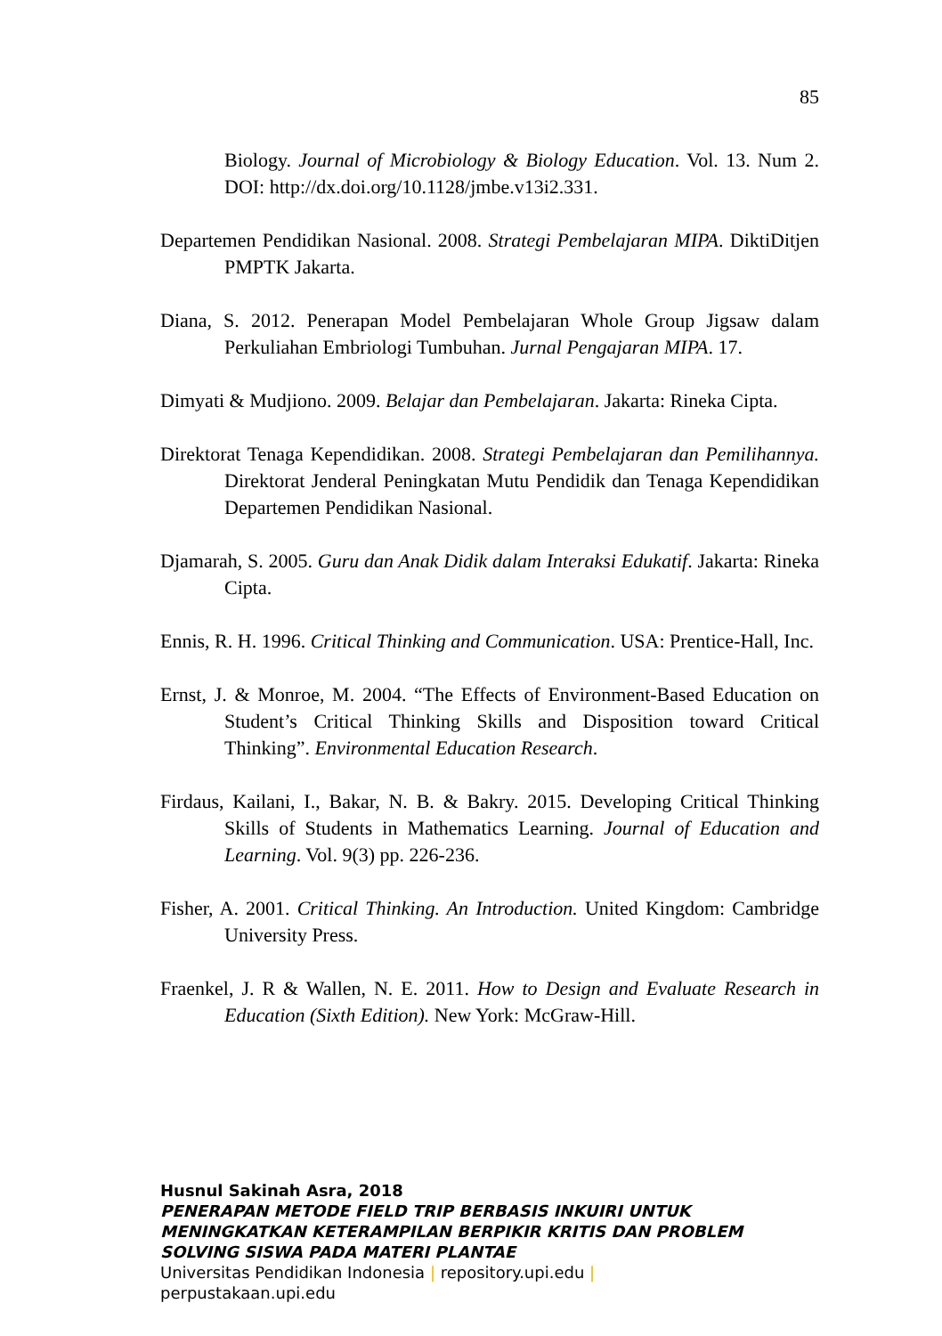85
Biology. Journal of Microbiology & Biology Education. Vol. 13. Num 2. DOI: http://dx.doi.org/10.1128/jmbe.v13i2.331.
Departemen Pendidikan Nasional. 2008. Strategi Pembelajaran MIPA. DiktiDitjen PMPTK Jakarta.
Diana, S. 2012. Penerapan Model Pembelajaran Whole Group Jigsaw dalam Perkuliahan Embriologi Tumbuhan. Jurnal Pengajaran MIPA. 17.
Dimyati & Mudjiono. 2009. Belajar dan Pembelajaran. Jakarta: Rineka Cipta.
Direktorat Tenaga Kependidikan. 2008. Strategi Pembelajaran dan Pemilihannya. Direktorat Jenderal Peningkatan Mutu Pendidik dan Tenaga Kependidikan Departemen Pendidikan Nasional.
Djamarah, S. 2005. Guru dan Anak Didik dalam Interaksi Edukatif. Jakarta: Rineka Cipta.
Ennis, R. H. 1996. Critical Thinking and Communication. USA: Prentice-Hall, Inc.
Ernst, J. & Monroe, M. 2004. “The Effects of Environment-Based Education on Student’s Critical Thinking Skills and Disposition toward Critical Thinking”. Environmental Education Research.
Firdaus, Kailani, I., Bakar, N. B. & Bakry. 2015. Developing Critical Thinking Skills of Students in Mathematics Learning. Journal of Education and Learning. Vol. 9(3) pp. 226-236.
Fisher, A. 2001. Critical Thinking. An Introduction. United Kingdom: Cambridge University Press.
Fraenkel, J. R & Wallen, N. E. 2011. How to Design and Evaluate Research in Education (Sixth Edition). New York: McGraw-Hill.
Husnul Sakinah Asra, 2018
PENERAPAN METODE FIELD TRIP BERBASIS INKUIRI UNTUK
MENINGKATKAN KETERAMPILAN BERPIKIR KRITIS DAN PROBLEM
SOLVING SISWA PADA MATERI PLANTAE
Universitas Pendidikan Indonesia | repository.upi.edu |
perpustakaan.upi.edu